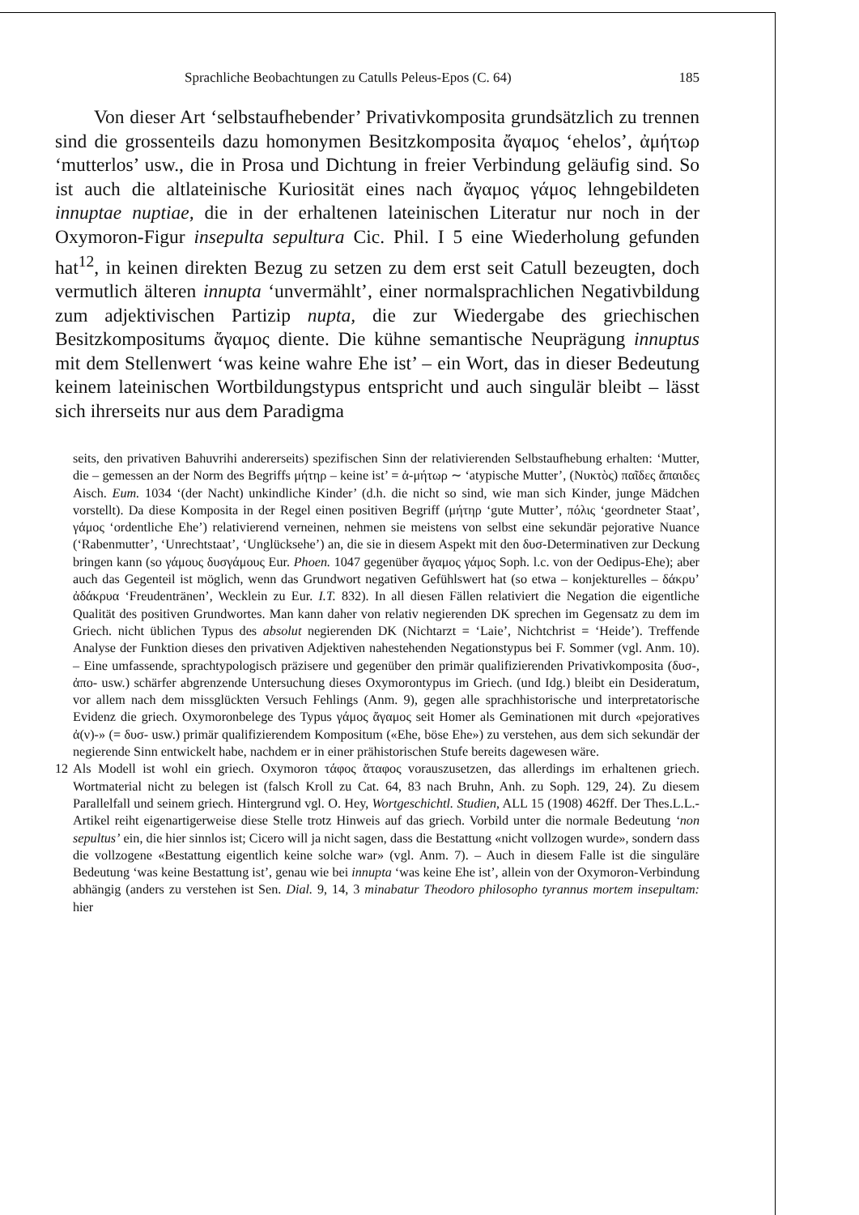Sprachliche Beobachtungen zu Catulls Peleus-Epos (C. 64) 185
Von dieser Art ‘selbstaufhebender’ Privativkomposita grundsätzlich zu trennen sind die grossenteils dazu homonymen Besitzkomposita ἄγαμος ‘ehelos’, ἀμήτωρ ‘mutterlos’ usw., die in Prosa und Dichtung in freier Verbindung geläufig sind. So ist auch die altlateinische Kuriosität eines nach ἄγαμος γάμος lehngebildeten innuptae nuptiae, die in der erhaltenen lateinischen Literatur nur noch in der Oxymoron-Figur insepulta sepultura Cic. Phil. I 5 eine Wiederholung gefunden hat<sup>12</sup>, in keinen direkten Bezug zu setzen zu dem erst seit Catull bezeugten, doch vermutlich älteren innupta ‘unvermählt’, einer normalsprachlichen Negativbildung zum adjektivischen Partizip nupta, die zur Wiedergabe des griechischen Besitzkompositums ἄγαμος diente. Die kühne semantische Neuprägung innuptus mit dem Stellenwert ‘was keine wahre Ehe ist’ – ein Wort, das in dieser Bedeutung keinem lateinischen Wortbildungstypus entspricht und auch singulär bleibt – lässt sich ihrerseits nur aus dem Paradigma
seits, den privativen Bahuvrihi andererseits) spezifischen Sinn der relativierenden Selbstaufhebung erhalten: ‘Mutter, die – gemessen an der Norm des Begriffs μήτηρ – keine ist’ = ἀ-μήτωρ ∼ ‘atypische Mutter’, (Νυκτὸς) παῖδες ἄπαιδες Aisch. Eum. 1034 ‘(der Nacht) unkindliche Kinder’ (d.h. die nicht so sind, wie man sich Kinder, junge Mädchen vorstellt). Da diese Komposita in der Regel einen positiven Begriff (μήτηρ ‘gute Mutter’, πόλις ‘geordneter Staat’, γάμος ‘ordentliche Ehe’) relativierend verneinen, nehmen sie meistens von selbst eine sekundär pejorative Nuance (‘Rabenmutter’, ‘Unrechtstaat’, ‘Unglücksehe’) an, die sie in diesem Aspekt mit den δυσ-Determinativen zur Deckung bringen kann (so γάμους δυσγάμους Eur. Phoen. 1047 gegenüber ἄγαμος γάμος Soph. l.c. von der Oedipus-Ehe); aber auch das Gegenteil ist möglich, wenn das Grundwort negativen Gefühlswert hat (so etwa – konjekturelles – δάκρυ’ ἀδάκρυα ‘Freudentränen’, Wecklein zu Eur. I.T. 832). In all diesen Fällen relativiert die Negation die eigentliche Qualität des positiven Grundwortes. Man kann daher von relativ negierenden DK sprechen im Gegensatz zu dem im Griech. nicht üblichen Typus des absolut negierenden DK (Nichtarzt = ‘Laie’, Nichtchrist = ‘Heide’). Treffende Analyse der Funktion dieses den privativen Adjektiven nahestehenden Negationstypus bei F. Sommer (vgl. Anm. 10). – Eine umfassende, sprachtypologisch präzisere und gegenüber den primär qualifizierenden Privativkomposita (δυσ-, ἀπο- usw.) schärfer abgrenzende Untersuchung dieses Oxymorontypus im Griech. (und Idg.) bleibt ein Desideratum, vor allem nach dem missglückten Versuch Fehlings (Anm. 9), gegen alle sprachhistorische und interpretatorische Evidenz die griech. Oxymoronbelege des Typus γάμος ἄγαμος seit Homer als Geminationen mit durch «pejoratives ἀ(ν)-» (= δυσ- usw.) primär qualifizierendem Kompositum («Ehe, böse Ehe») zu verstehen, aus dem sich sekundär der negierende Sinn entwickelt habe, nachdem er in einer prähistorischen Stufe bereits dagewesen wäre.
12 Als Modell ist wohl ein griech. Oxymoron τάφος ἄταφος vorauszusetzen, das allerdings im erhaltenen griech. Wortmaterial nicht zu belegen ist (falsch Kroll zu Cat. 64, 83 nach Bruhn, Anh. zu Soph. 129, 24). Zu diesem Parallelfall und seinem griech. Hintergrund vgl. O. Hey, Wortgeschichtl. Studien, ALL 15 (1908) 462ff. Der Thes.L.L.-Artikel reiht eigenartigerweise diese Stelle trotz Hinweis auf das griech. Vorbild unter die normale Bedeutung ‘non sepultus’ ein, die hier sinnlos ist; Cicero will ja nicht sagen, dass die Bestattung «nicht vollzogen wurde», sondern dass die vollzogene «Bestattung eigentlich keine solche war» (vgl. Anm. 7). – Auch in diesem Falle ist die singuläre Bedeutung ‘was keine Bestattung ist’, genau wie bei innupta ‘was keine Ehe ist’, allein von der Oxymoron-Verbindung abhängig (anders zu verstehen ist Sen. Dial. 9, 14, 3 minabatur Theodoro philosopho tyrannus mortem insepultam: hier